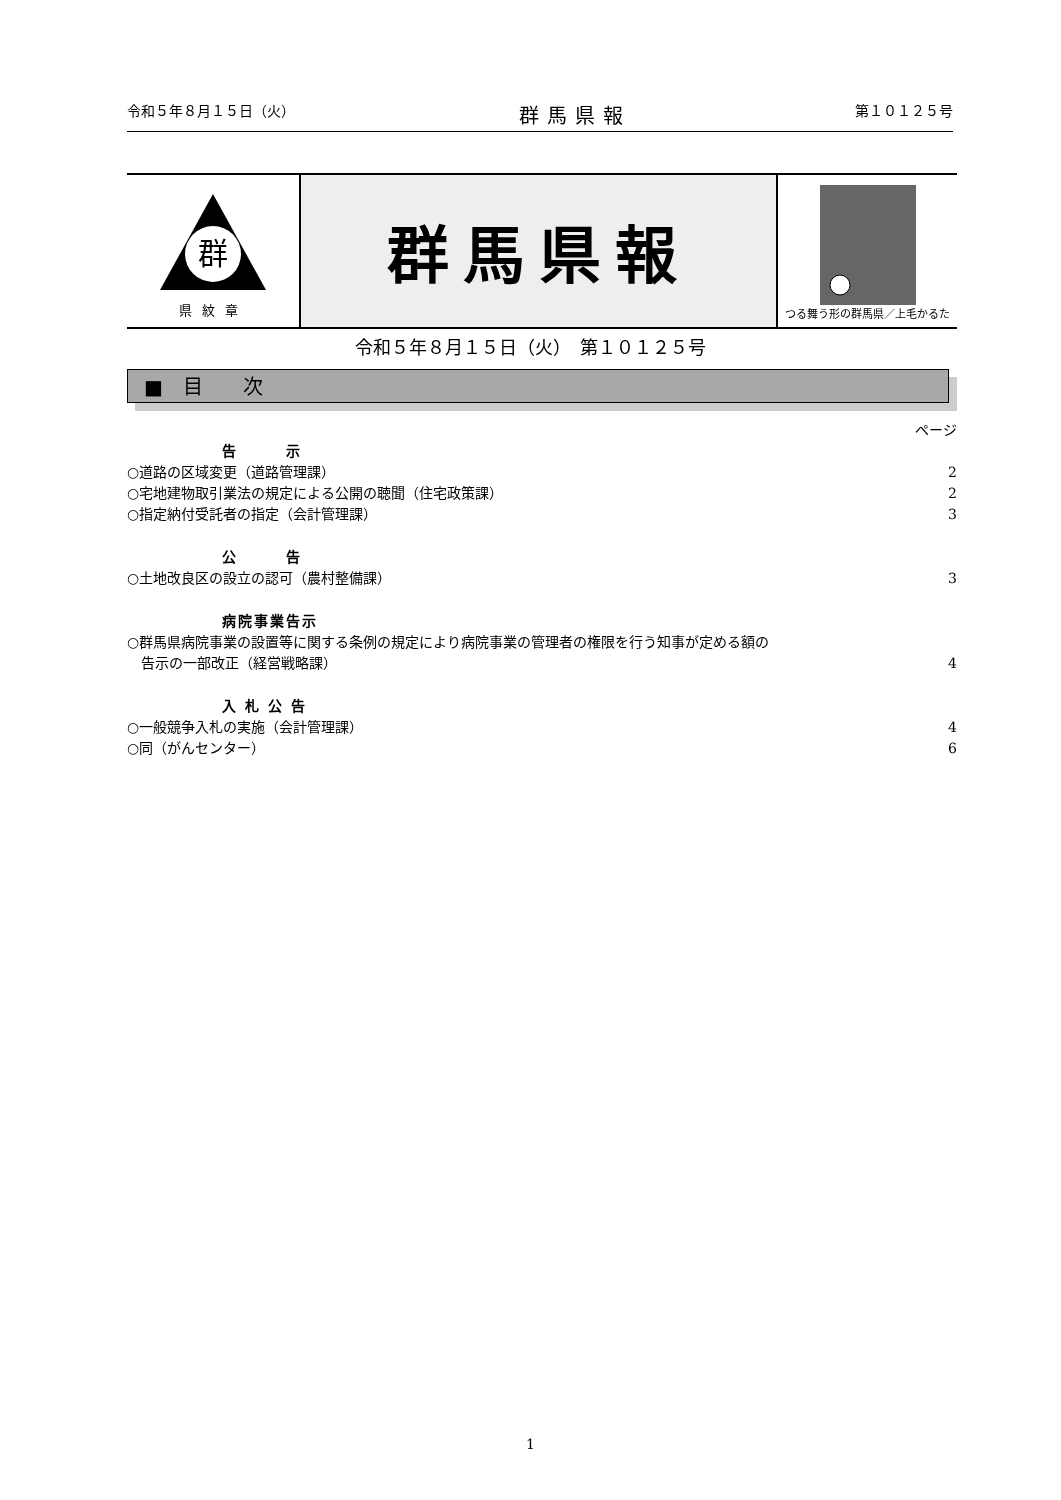令和５年８月１５日（火） 群馬県報 第１０１２５号
群
県紋章
群馬県報
つる舞う形の群馬県／上毛かるた
令和５年８月１５日（火）　第１０１２５号
■　目　　次
ページ
告　　　示
○道路の区域変更（道路管理課） 2
○宅地建物取引業法の規定による公開の聴聞（住宅政策課） 2
○指定納付受託者の指定（会計管理課） 3
公　　　告
○土地改良区の設立の認可（農村整備課） 3
病院事業告示
○群馬県病院事業の設置等に関する条例の規定により病院事業の管理者の権限を行う知事が定める額の
　告示の一部改正（経営戦略課） 4
入 札 公 告
○一般競争入札の実施（会計管理課） 4
○同（がんセンター） 6
1